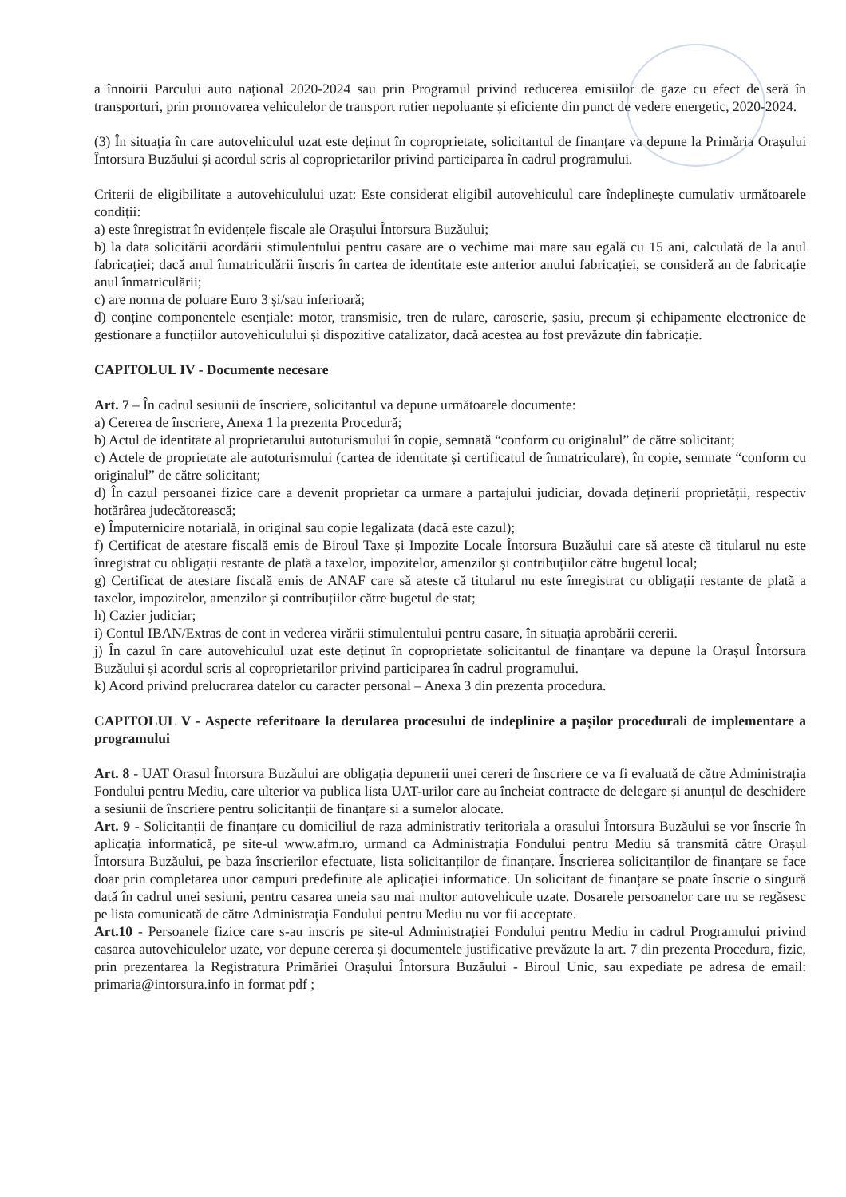a înnoirii Parcului auto național 2020-2024 sau prin Programul privind reducerea emisiilor de gaze cu efect de seră în transporturi, prin promovarea vehiculelor de transport rutier nepoluante și eficiente din punct de vedere energetic, 2020-2024.
(3) În situația în care autovehiculul uzat este deținut în coproprietate, solicitantul de finanțare va depune la Primăria Orașului Întorsura Buzăului și acordul scris al coproprietarilor privind participarea în cadrul programului.
Criterii de eligibilitate a autovehiculului uzat: Este considerat eligibil autovehiculul care îndeplinește cumulativ următoarele condiții:
a) este înregistrat în evidențele fiscale ale Orașului Întorsura Buzăului;
b) la data solicitării acordării stimulentului pentru casare are o vechime mai mare sau egală cu 15 ani, calculată de la anul fabricației; dacă anul înmatriculării înscris în cartea de identitate este anterior anului fabricației, se consideră an de fabricație anul înmatriculării;
c) are norma de poluare Euro 3 și/sau inferioară;
d) conține componentele esențiale: motor, transmisie, tren de rulare, caroserie, șasiu, precum și echipamente electronice de gestionare a funcțiilor autovehiculului și dispozitive catalizator, dacă acestea au fost prevăzute din fabricație.
CAPITOLUL IV - Documente necesare
Art. 7 – În cadrul sesiunii de înscriere, solicitantul va depune următoarele documente:
a) Cererea de înscriere, Anexa 1 la prezenta Procedură;
b) Actul de identitate al proprietarului autoturismului în copie, semnată “conform cu originalul” de către solicitant;
c) Actele de proprietate ale autoturismului (cartea de identitate și certificatul de înmatriculare), în copie, semnate “conform cu originalul” de către solicitant;
d) În cazul persoanei fizice care a devenit proprietar ca urmare a partajului judiciar, dovada deținerii proprietății, respectiv hotărârea judecătorească;
e) Împuternicire notarială, in original sau copie legalizata (dacă este cazul);
f) Certificat de atestare fiscală emis de Biroul Taxe și Impozite Locale Întorsura Buzăului care să ateste că titularul nu este înregistrat cu obligații restante de plată a taxelor, impozitelor, amenzilor și contribuțiilor către bugetul local;
g) Certificat de atestare fiscală emis de ANAF care să ateste că titularul nu este înregistrat cu obligații restante de plată a taxelor, impozitelor, amenzilor și contribuțiilor către bugetul de stat;
h) Cazier judiciar;
i) Contul IBAN/Extras de cont in vederea virării stimulentului pentru casare, în situația aprobării cererii.
j) În cazul în care autovehiculul uzat este deținut în coproprietate solicitantul de finanțare va depune la Orașul Întorsura Buzăului și acordul scris al coproprietarilor privind participarea în cadrul programului.
k) Acord privind prelucrarea datelor cu caracter personal – Anexa 3 din prezenta procedura.
CAPITOLUL V - Aspecte referitoare la derularea procesului de indeplinire a pașilor procedurali de implementare a programului
Art. 8 - UAT Orasul Întorsura Buzăului are obligația depunerii unei cereri de înscriere ce va fi evaluată de către Administrația Fondului pentru Mediu, care ulterior va publica lista UAT-urilor care au încheiat contracte de delegare și anunțul de deschidere a sesiunii de înscriere pentru solicitanții de finanțare si a sumelor alocate.
Art. 9 - Solicitanții de finanțare cu domiciliul de raza administrativ teritoriala a orasului Întorsura Buzăului se vor înscrie în aplicația informatică, pe site-ul www.afm.ro, urmand ca Administrația Fondului pentru Mediu să transmită către Orașul Întorsura Buzăului, pe baza înscrierilor efectuate, lista solicitanților de finanțare. Înscrierea solicitanților de finanțare se face doar prin completarea unor campuri predefinite ale aplicației informatice. Un solicitant de finanțare se poate înscrie o singură dată în cadrul unei sesiuni, pentru casarea uneia sau mai multor autovehicule uzate. Dosarele persoanelor care nu se regăsesc pe lista comunicată de către Administrația Fondului pentru Mediu nu vor fii acceptate.
Art.10 - Persoanele fizice care s-au inscris pe site-ul Administrației Fondului pentru Mediu in cadrul Programului privind casarea autovehiculelor uzate, vor depune cererea și documentele justificative prevăzute la art. 7 din prezenta Procedura, fizic, prin prezentarea la Registratura Primăriei Orașului Întorsura Buzăului - Biroul Unic, sau expediate pe adresa de email: primaria@intorsura.info in format pdf ;